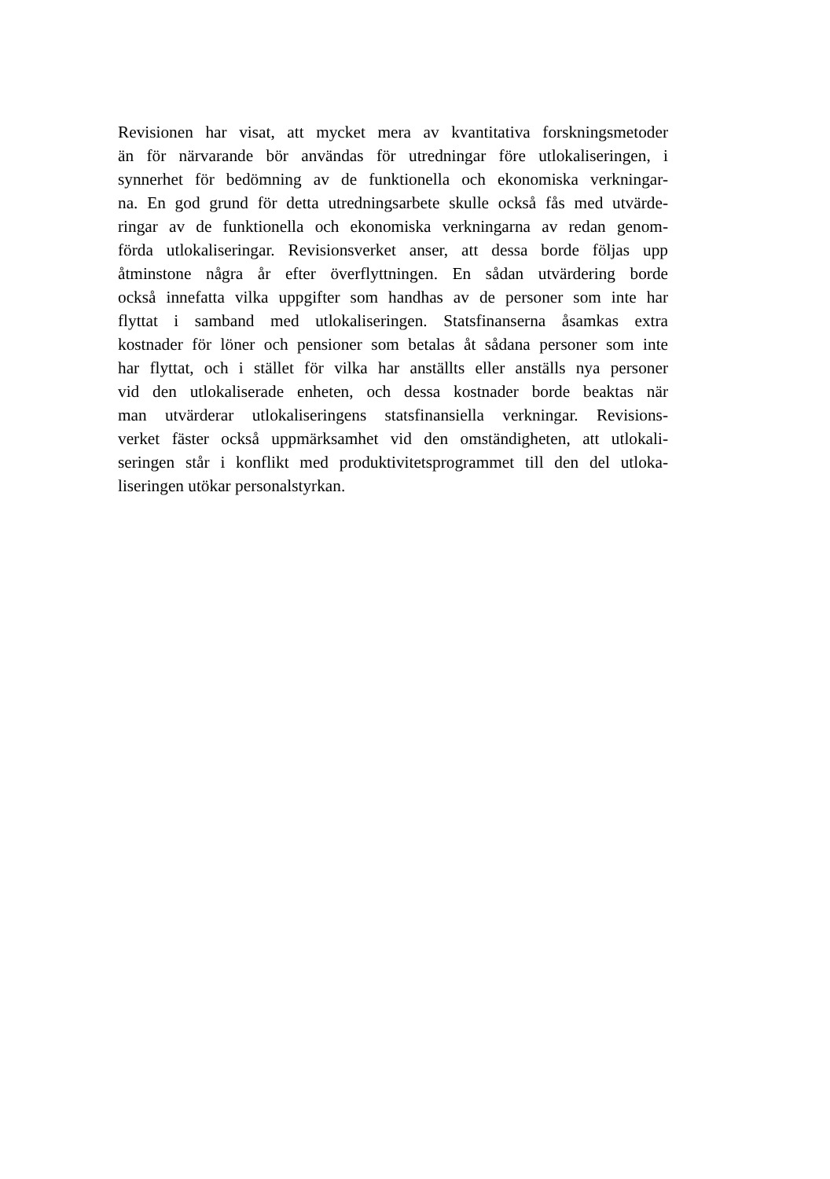Revisionen har visat, att mycket mera av kvantitativa forskningsmetoder
än för närvarande bör användas för utredningar före utlokaliseringen, i
synnerhet för bedömning av de funktionella och ekonomiska verkningar-
na. En god grund för detta utredningsarbete skulle också fås med utvärde-
ringar av de funktionella och ekonomiska verkningarna av redan genom-
förda utlokaliseringar. Revisionsverket anser, att dessa borde följas upp
åtminstone några år efter överflyttningen. En sådan utvärdering borde
också innefatta vilka uppgifter som handhas av de personer som inte har
flyttat i samband med utlokaliseringen. Statsfinanserna åsamkas extra
kostnader för löner och pensioner som betalas åt sådana personer som inte
har flyttat, och i stället för vilka har anställts eller anställs nya personer
vid den utlokaliserade enheten, och dessa kostnader borde beaktas när
man utvärderar utlokaliseringens statsfinansiella verkningar. Revisions-
verket fäster också uppmärksamhet vid den omständigheten, att utlokali-
seringen står i konflikt med produktivitetsprogrammet till den del utloka-
liseringen utökar personalstyrkan.